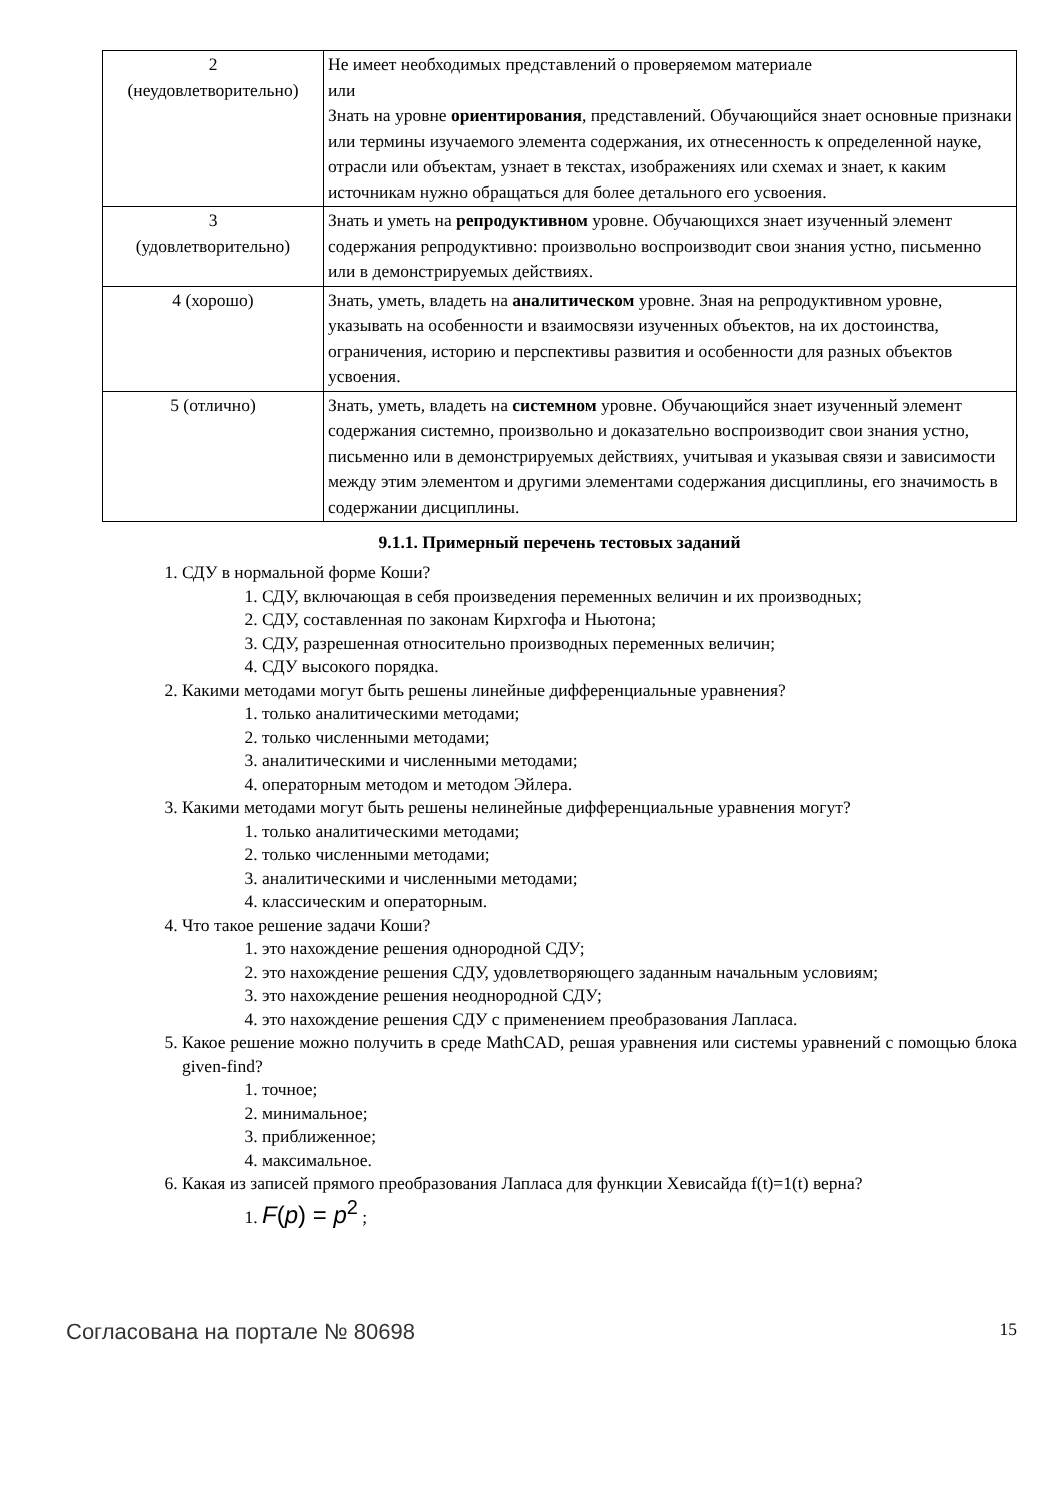| 2 (неудовлетворительно) | Не имеет необходимых представлений о проверяемом материале или Знать на уровне ориентирования , представлений. Обучающийся знает основные признаки или термины изучаемого элемента содержания, их отнесенность к определенной науке, отрасли или объектам, узнает в текстах, изображениях или схемах и знает, к каким источникам нужно обращаться для более детального его усвоения. |
| 3 (удовлетворительно) | Знать и уметь на репродуктивном уровне. Обучающихся знает изученный элемент содержания репродуктивно: произвольно воспроизводит свои знания устно, письменно или в демонстрируемых действиях. |
| 4 (хорошо) | Знать, уметь, владеть на аналитическом уровне. Зная на репродуктивном уровне, указывать на особенности и взаимосвязи изученных объектов, на их достоинства, ограничения, историю и перспективы развития и особенности для разных объектов усвоения. |
| 5 (отлично) | Знать, уметь, владеть на системном уровне. Обучающийся знает изученный элемент содержания системно, произвольно и доказательно воспроизводит свои знания устно, письменно или в демонстрируемых действиях, учитывая и указывая связи и зависимости между этим элементом и другими элементами содержания дисциплины, его значимость в содержании дисциплины. |
9.1.1. Примерный перечень тестовых заданий
1. СДУ в нормальной форме Коши?
1. СДУ, включающая в себя произведения переменных величин и их производных;
2. СДУ, составленная по законам Кирхгофа и Ньютона;
3. СДУ, разрешенная относительно производных переменных величин;
4. СДУ высокого порядка.
2. Какими методами могут быть решены линейные дифференциальные уравнения?
1. только аналитическими методами;
2. только численными методами;
3. аналитическими и численными методами;
4. операторным методом и методом Эйлера.
3. Какими методами могут быть решены нелинейные дифференциальные уравнения могут?
1. только аналитическими методами;
2. только численными методами;
3. аналитическими и численными методами;
4. классическим и операторным.
4. Что такое решение задачи Коши?
1. это нахождение решения однородной СДУ;
2. это нахождение решения СДУ, удовлетворяющего заданным начальным условиям;
3. это нахождение решения неоднородной СДУ;
4. это нахождение решения СДУ с применением преобразования Лапласа.
5. Какое решение можно получить в среде MathCAD, решая уравнения или системы уравнений с помощью блока given-find?
1. точное;
2. минимальное;
3. приближенное;
4. максимальное.
6. Какая из записей прямого преобразования Лапласа для функции Хевисайда f(t)=1(t) верна?
1. F(p) = p<sup>2</sup> ;
Согласована на портале № 80698 15